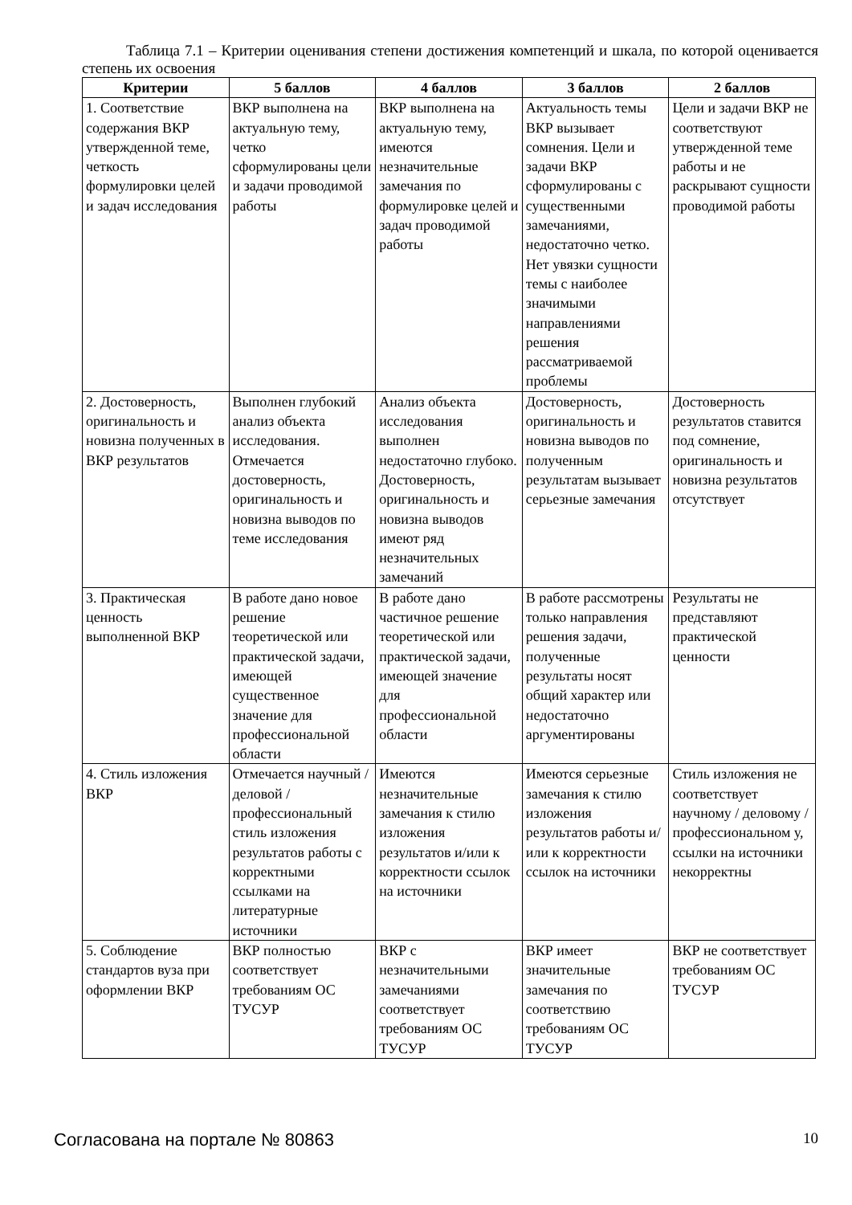Таблица 7.1 – Критерии оценивания степени достижения компетенций и шкала, по которой оценивается степень их освоения
| Критерии | 5 баллов | 4 баллов | 3 баллов | 2 баллов |
| --- | --- | --- | --- | --- |
| 1. Соответствие содержания ВКР утвержденной теме, четкость формулировки целей и задач исследования | ВКР выполнена на актуальную тему, четко сформулированы цели и задачи проводимой работы | ВКР выполнена на актуальную тему, имеются незначительные замечания по формулировке целей и задач проводимой работы | Актуальность темы ВКР вызывает сомнения. Цели и задачи ВКР сформулированы с существенными замечаниями, недостаточно четко. Нет увязки сущности темы с наиболее значимыми направлениями решения рассматриваемой проблемы | Цели и задачи ВКР не соответствуют утвержденной теме работы и не раскрывают сущности проводимой работы |
| 2. Достоверность, оригинальность и новизна полученных в ВКР результатов | Выполнен глубокий анализ объекта исследования. Отмечается достоверность, оригинальность и новизна выводов по теме исследования | Анализ объекта исследования выполнен недостаточно глубоко. Достоверность, оригинальность и новизна выводов имеют ряд незначительных замечаний | Достоверность, оригинальность и новизна выводов по полученным результатам вызывает серьезные замечания | Достоверность результатов ставится под сомнение, оригинальность и новизна результатов отсутствует |
| 3. Практическая ценность выполненной ВКР | В работе дано новое решение теоретической или практической задачи, имеющей существенное значение для профессиональной области | В работе дано частичное решение теоретической или практической задачи, имеющей значение для профессиональной области | В работе рассмотрены только направления решения задачи, полученные результаты носят общий характер или недостаточно аргументированы | Результаты не представляют практической ценности |
| 4. Стиль изложения ВКР | Отмечается научный / деловой / профессиональный стиль изложения результатов работы с корректными ссылками на литературные источники | Имеются незначительные замечания к стилю изложения результатов и/или к корректности ссылок на источники | Имеются серьезные замечания к стилю изложения результатов работы и/или к корректности ссылок на источники | Стиль изложения не соответствует научному / деловому / профессиональном у, ссылки на источники некорректны |
| 5. Соблюдение стандартов вуза при оформлении ВКР | ВКР полностью соответствует требованиям ОС ТУСУР | ВКР с незначительными замечаниями соответствует требованиям ОС ТУСУР | ВКР имеет значительные замечания по соответствию требованиям ОС ТУСУР | ВКР не соответствует требованиям ОС ТУСУР |
Согласована на портале № 80863 10